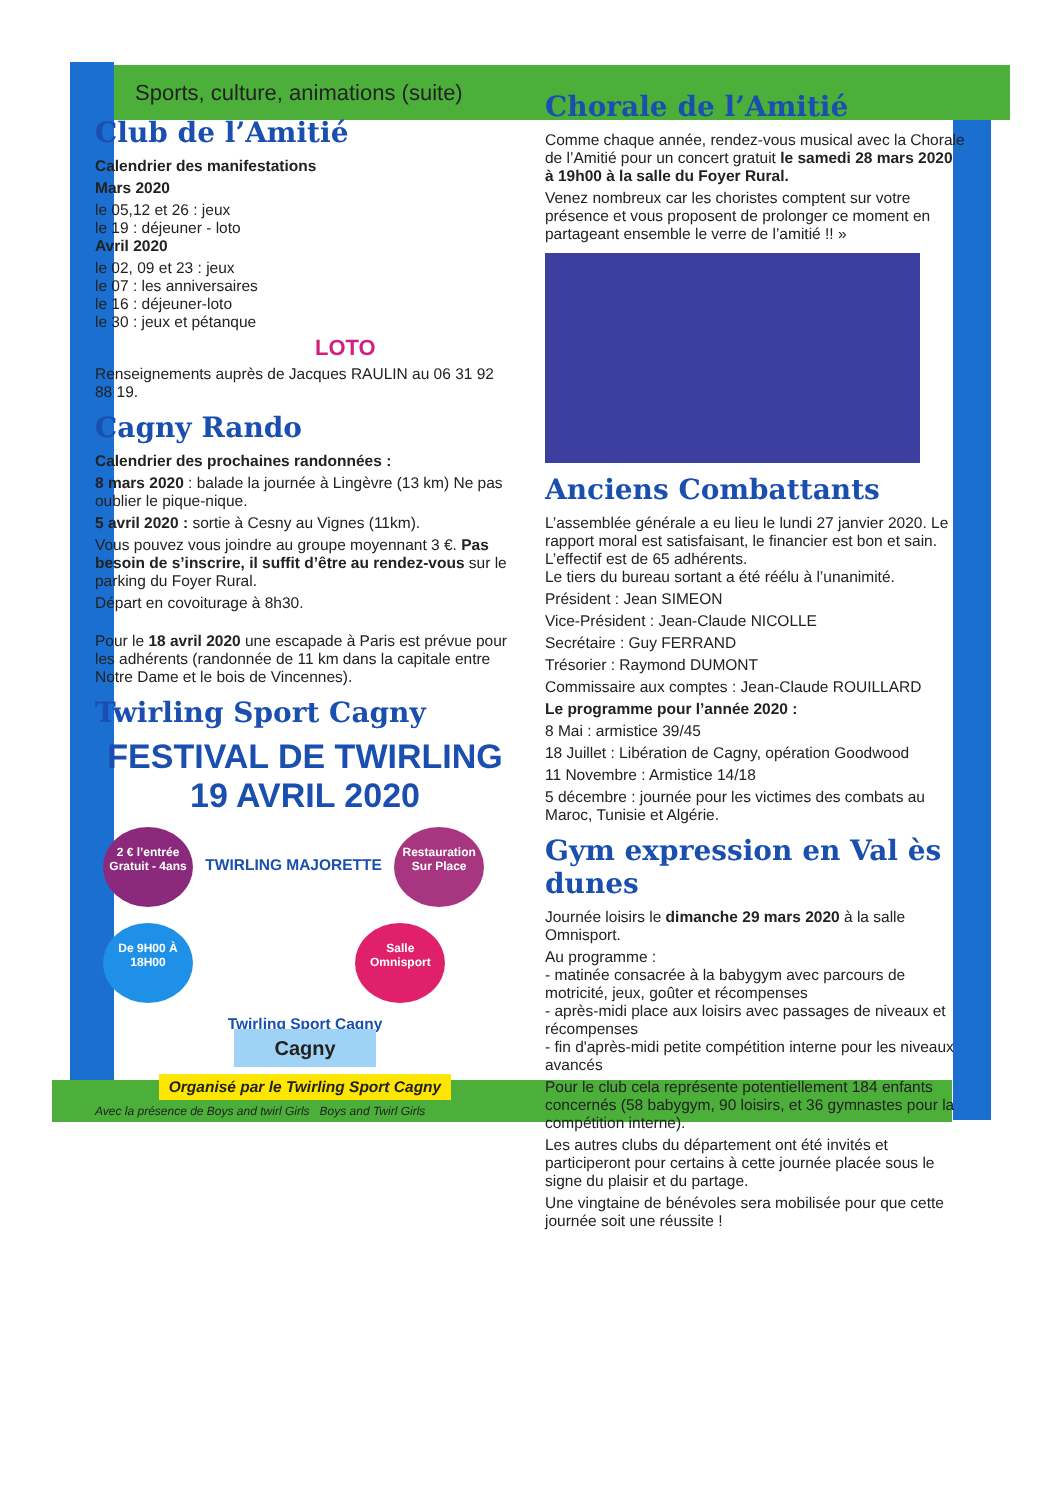Sports, culture, animations (suite)
Club de l’Amitié
Calendrier des manifestations
Mars 2020
le 05,12 et 26 : jeux
le 19 : déjeuner - loto
Avril 2020
le 02, 09 et 23 : jeux
le 07 : les anniversaires
le 16 : déjeuner-loto
le 30 : jeux et pétanque
LOTO
Renseignements auprès de Jacques RAULIN au 06 31 92 88 19.
Cagny Rando
Calendrier des prochaines randonnées :
8 mars 2020 : balade la journée à Lingèvre (13 km) Ne pas oublier le pique-nique.
5 avril 2020 : sortie à Cesny au Vignes (11km).
Vous pouvez vous joindre au groupe moyennant 3 €. Pas besoin de s’inscrire, il suffit d’être au rendez-vous sur le parking du Foyer Rural.
Départ en covoiturage à 8h30.
Pour le 18 avril 2020 une escapade à Paris est prévue pour les adhérents (randonnée de 11 km dans la capitale entre Notre Dame et le bois de Vincennes).
Twirling Sport Cagny
FESTIVAL DE TWIRLING
19 AVRIL 2020
2 € l’entrée Gratuit - 4ans TWIRLING MAJORETTE Restauration Sur Place
De 9H00 À 18H00 Salle Omnisport
Twirling Sport Cagny
Cagny
Organisé par le Twirling Sport Cagny
Avec la présence de Boys and twirl Girls Boys and Twirl Girls
Chorale de l’Amitié
Comme chaque année, rendez-vous musical avec la Chorale de l’Amitié pour un concert gratuit le samedi 28 mars 2020 à 19h00 à la salle du Foyer Rural.
Venez nombreux car les choristes comptent sur votre présence et vous proposent de prolonger ce moment en partageant ensemble le verre de l’amitié !! »
Anciens Combattants
L’assemblée générale a eu lieu le lundi 27 janvier 2020. Le rapport moral est satisfaisant, le financier est bon et sain.
L’effectif est de 65 adhérents.
Le tiers du bureau sortant a été réélu à l’unanimité.
Président : Jean SIMEON
Vice-Président : Jean-Claude NICOLLE
Secrétaire : Guy FERRAND
Trésorier : Raymond DUMONT
Commissaire aux comptes : Jean-Claude ROUILLARD
Le programme pour l’année 2020 :
8 Mai : armistice 39/45
18 Juillet : Libération de Cagny, opération Goodwood
11 Novembre : Armistice 14/18
5 décembre : journée pour les victimes des combats au Maroc, Tunisie et Algérie.
Gym expression en Val ès dunes
Journée loisirs le dimanche 29 mars 2020 à la salle Omnisport.
Au programme :
- matinée consacrée à la babygym avec parcours de motricité, jeux, goûter et récompenses
- après-midi place aux loisirs avec passages de niveaux et récompenses
- fin d'après-midi petite compétition interne pour les niveaux avancés
Pour le club cela représente potentiellement 184 enfants concernés (58 babygym, 90 loisirs, et 36 gymnastes pour la compétition interne).
Les autres clubs du département ont été invités et participeront pour certains à cette journée placée sous le signe du plaisir et du partage.
Une vingtaine de bénévoles sera mobilisée pour que cette journée soit une réussite !